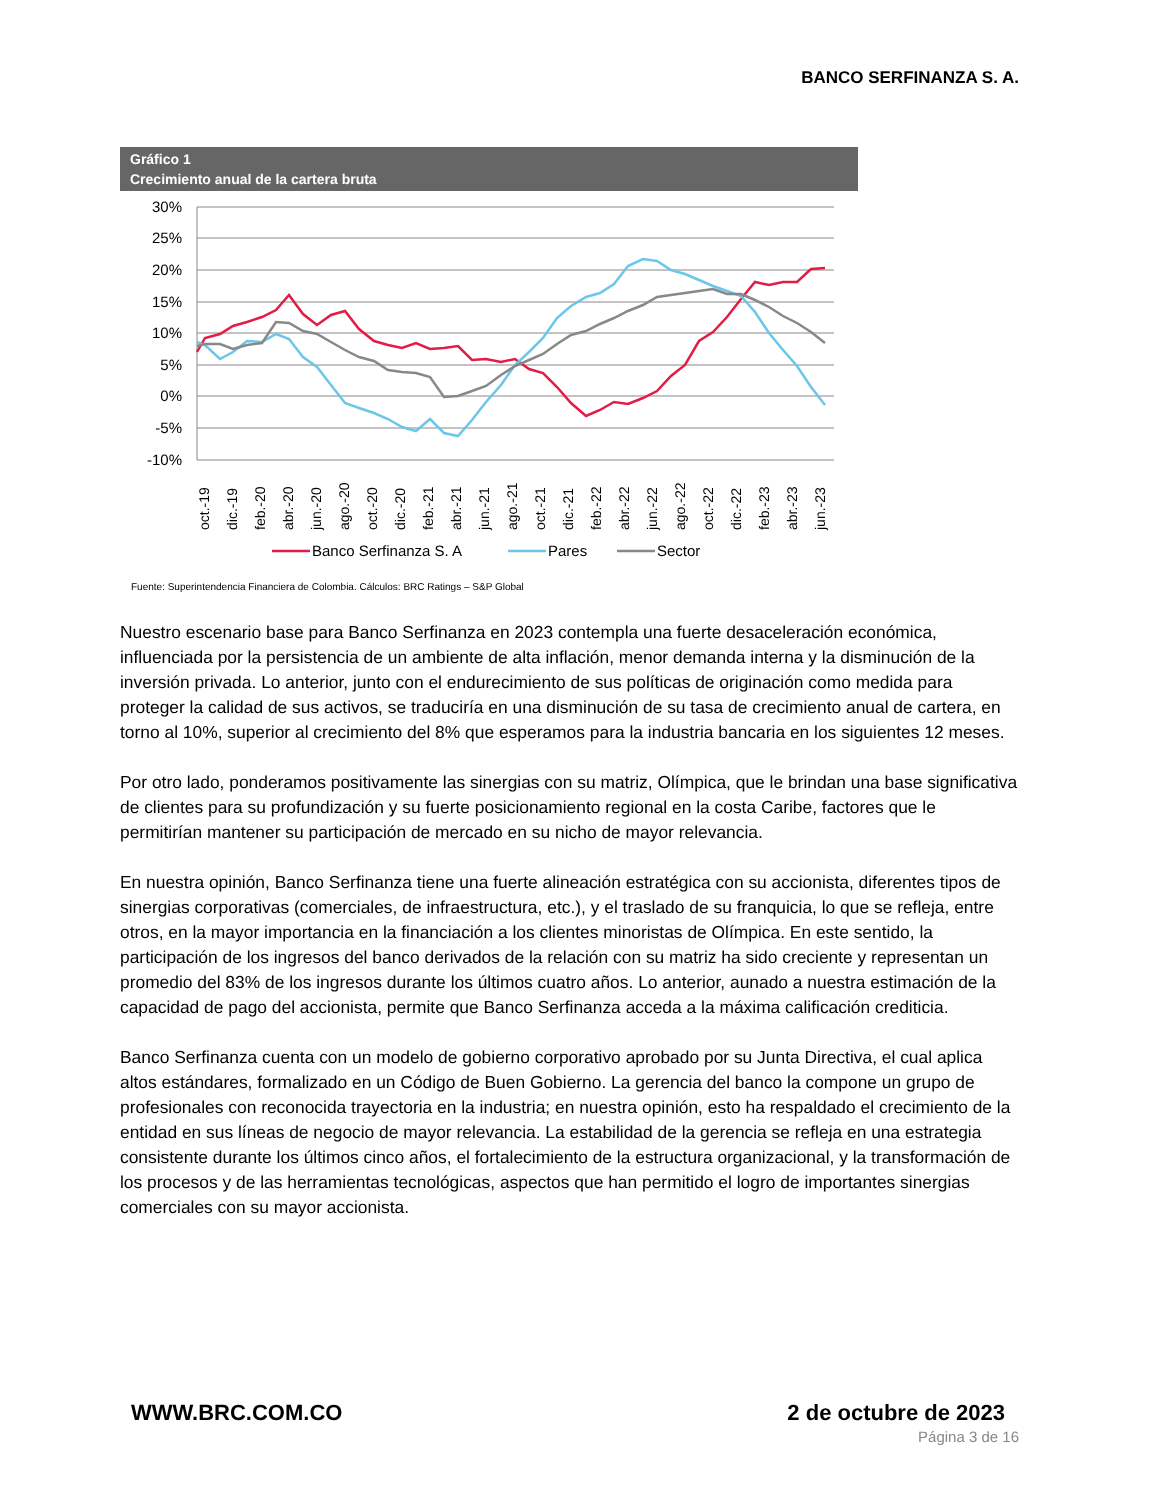BANCO SERFINANZA S. A.
Gráfico 1
Crecimiento anual de la cartera bruta
30%
25%
20%
15%
10%
5%
0%
-5%
-10%
oct.-19
dic.-19
feb.-20
abr.-20
jun.-20
ago.-20
oct.-20
dic.-20
feb.-21
abr.-21
jun.-21
ago.-21
oct.-21
dic.-21
feb.-22
abr.-22
jun.-22
ago.-22
oct.-22
dic.-22
feb.-23
abr.-23
jun.-23
Banco Serfinanza S. A
Pares
Sector
Fuente: Superintendencia Financiera de Colombia. Cálculos: BRC Ratings – S&P Global
Nuestro escenario base para Banco Serfinanza en 2023 contempla una fuerte desaceleración económica, influenciada por la persistencia de un ambiente de alta inflación, menor demanda interna y la disminución de la inversión privada. Lo anterior, junto con el endurecimiento de sus políticas de originación como medida para proteger la calidad de sus activos, se traduciría en una disminución de su tasa de crecimiento anual de cartera, en torno al 10%, superior al crecimiento del 8% que esperamos para la industria bancaria en los siguientes 12 meses.
Por otro lado, ponderamos positivamente las sinergias con su matriz, Olímpica, que le brindan una base significativa de clientes para su profundización y su fuerte posicionamiento regional en la costa Caribe, factores que le permitirían mantener su participación de mercado en su nicho de mayor relevancia.
En nuestra opinión, Banco Serfinanza tiene una fuerte alineación estratégica con su accionista, diferentes tipos de sinergias corporativas (comerciales, de infraestructura, etc.), y el traslado de su franquicia, lo que se refleja, entre otros, en la mayor importancia en la financiación a los clientes minoristas de Olímpica. En este sentido, la participación de los ingresos del banco derivados de la relación con su matriz ha sido creciente y representan un promedio del 83% de los ingresos durante los últimos cuatro años. Lo anterior, aunado a nuestra estimación de la capacidad de pago del accionista, permite que Banco Serfinanza acceda a la máxima calificación crediticia.
Banco Serfinanza cuenta con un modelo de gobierno corporativo aprobado por su Junta Directiva, el cual aplica altos estándares, formalizado en un Código de Buen Gobierno. La gerencia del banco la compone un grupo de profesionales con reconocida trayectoria en la industria; en nuestra opinión, esto ha respaldado el crecimiento de la entidad en sus líneas de negocio de mayor relevancia. La estabilidad de la gerencia se refleja en una estrategia consistente durante los últimos cinco años, el fortalecimiento de la estructura organizacional, y la transformación de los procesos y de las herramientas tecnológicas, aspectos que han permitido el logro de importantes sinergias comerciales con su mayor accionista.
WWW.BRC.COM.CO 2 de octubre de 2023
Página 3 de 16